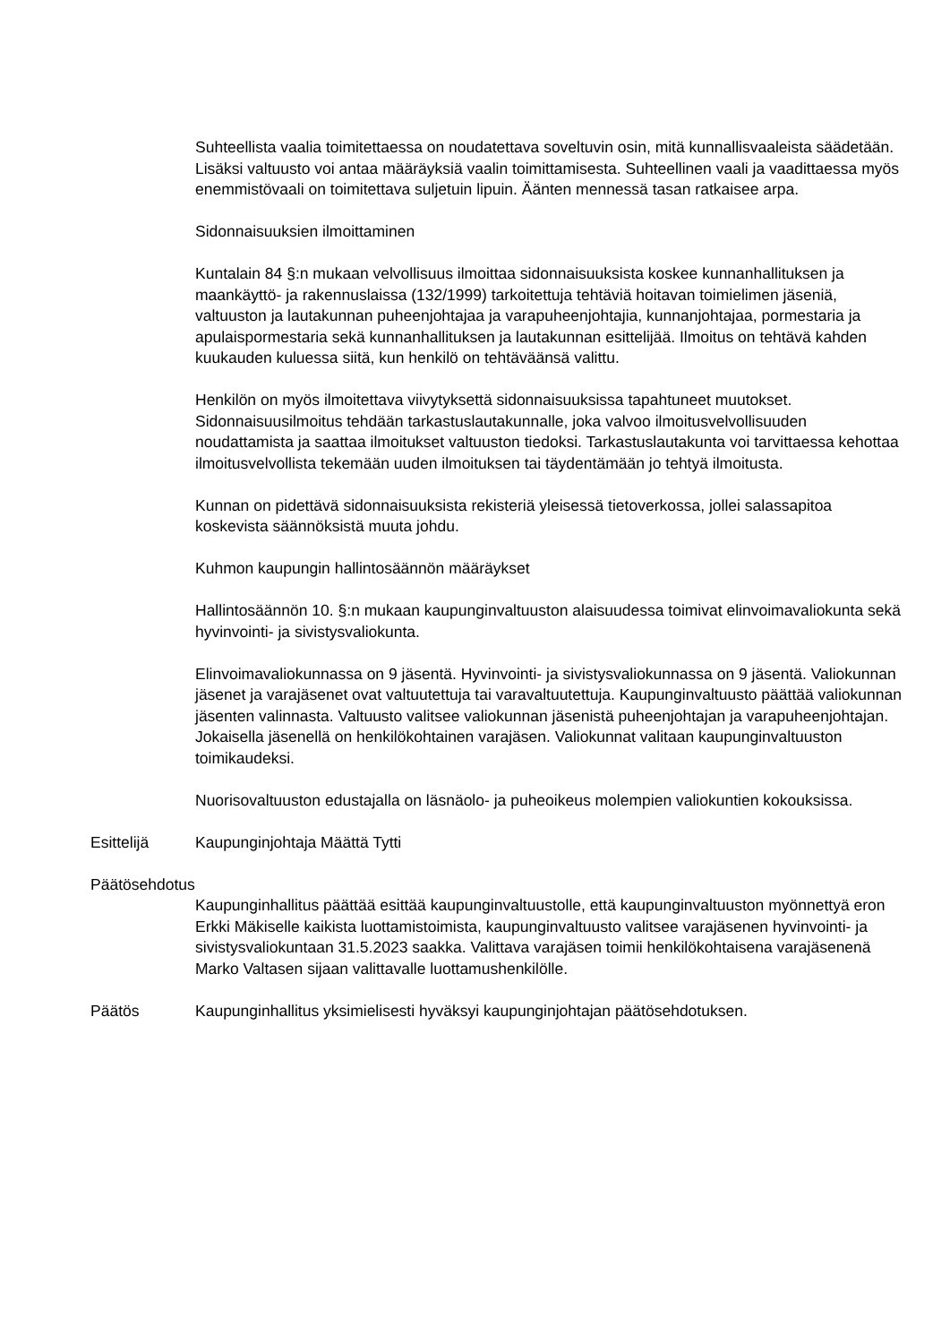Suhteellista vaalia toimitettaessa on noudatettava soveltuvin osin, mitä kunnallisvaaleista säädetään. Lisäksi valtuusto voi antaa määräyksiä vaalin toimittamisesta. Suhteellinen vaali ja vaadittaessa myös enemmistövaali on toimitettava suljetuin lipuin. Äänten mennessä tasan ratkaisee arpa.
Sidonnaisuuksien ilmoittaminen
Kuntalain 84 §:n mukaan velvollisuus ilmoittaa sidonnaisuuksista koskee kunnanhallituksen ja maankäyttö- ja rakennuslaissa (132/1999) tarkoitettuja tehtäviä hoitavan toimielimen jäseniä, valtuuston ja lautakunnan puheenjohtajaa ja varapuheenjohtajia, kunnanjohtajaa, pormestaria ja apulaispormestaria sekä kunnanhallituksen ja lautakunnan esittelijää. Ilmoitus on tehtävä kahden kuukauden kuluessa siitä, kun henkilö on tehtäväänsä valittu.
Henkilön on myös ilmoitettava viivytyksettä sidonnaisuuksissa tapahtuneet muutokset. Sidonnaisuusilmoitus tehdään tarkastuslautakunnalle, joka valvoo ilmoitusvelvollisuuden noudattamista ja saattaa ilmoitukset valtuuston tiedoksi. Tarkastuslautakunta voi tarvittaessa kehottaa ilmoitusvelvollista tekemään uuden ilmoituksen tai täydentämään jo tehtyä ilmoitusta.
Kunnan on pidettävä sidonnaisuuksista rekisteriä yleisessä tietoverkossa, jollei salassapitoa koskevista säännöksistä muuta johdu.
Kuhmon kaupungin hallintosäännön määräykset
Hallintosäännön 10. §:n mukaan kaupunginvaltuuston alaisuudessa toimivat elinvoimavaliokunta sekä hyvinvointi- ja sivistysvaliokunta.
Elinvoimavaliokunnassa on 9 jäsentä. Hyvinvointi- ja sivistysvaliokunnassa on 9 jäsentä. Valiokunnan jäsenet ja varajäsenet ovat valtuutettuja tai varavaltuutettuja. Kaupunginvaltuusto päättää valiokunnan jäsenten valinnasta. Valtuusto valitsee valiokunnan jäsenistä puheenjohtajan ja varapuheenjohtajan. Jokaisella jäsenellä on henkilökohtainen varajäsen. Valiokunnat valitaan kaupunginvaltuuston toimikaudeksi.
Nuorisovaltuuston edustajalla on läsnäolo- ja puheoikeus molempien valiokuntien kokouksissa.
Esittelijä Kaupunginjohtaja Määttä Tytti
Päätösehdotus
Kaupunginhallitus päättää esittää kaupunginvaltuustolle, että kaupunginvaltuuston myönnettyä eron Erkki Mäkiselle kaikista luottamistoimista, kaupunginvaltuusto valitsee varajäsenen hyvinvointi- ja sivistysvaliokuntaan 31.5.2023 saakka. Valittava varajäsen toimii henkilökohtaisena varajäsenenä Marko Valtasen sijaan valittavalle luottamushenkilölle.
Päätös Kaupunginhallitus yksimielisesti hyväksyi kaupunginjohtajan päätösehdotuksen.